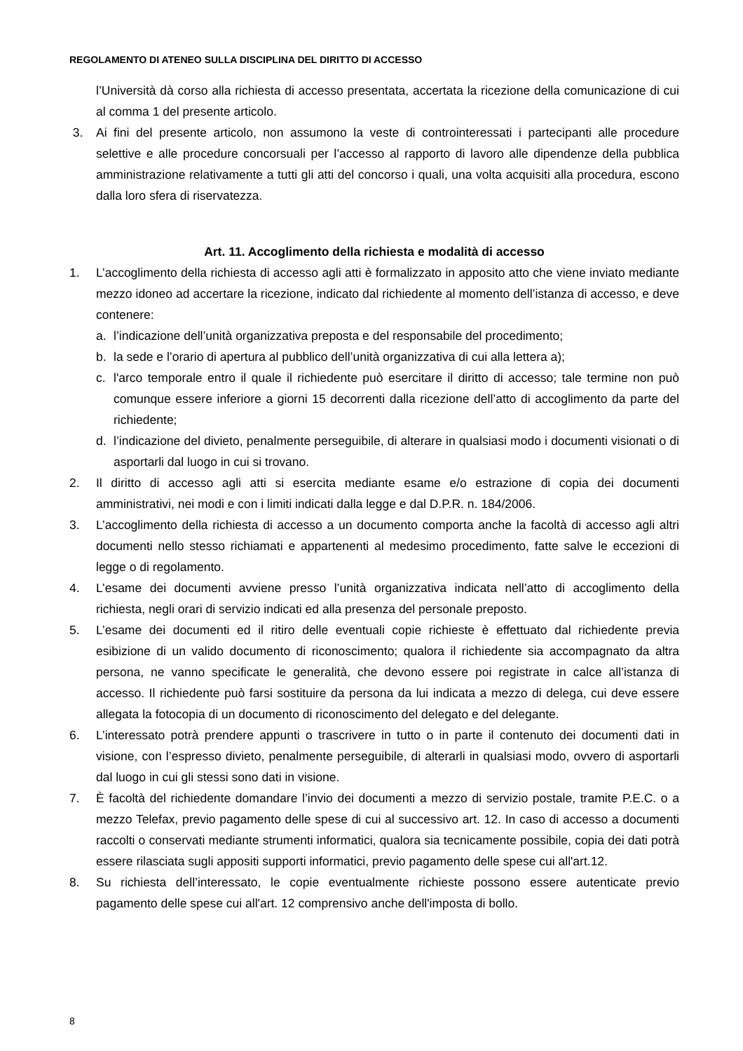REGOLAMENTO DI ATENEO SULLA DISCIPLINA DEL DIRITTO DI ACCESSO
l’Università dà corso alla richiesta di accesso presentata, accertata la ricezione della comunicazione di cui al comma 1 del presente articolo.
3. Ai fini del presente articolo, non assumono la veste di controinteressati i partecipanti alle procedure selettive e alle procedure concorsuali per l’accesso al rapporto di lavoro alle dipendenze della pubblica amministrazione relativamente a tutti gli atti del concorso i quali, una volta acquisiti alla procedura, escono dalla loro sfera di riservatezza.
Art. 11. Accoglimento della richiesta e modalità di accesso
1. L’accoglimento della richiesta di accesso agli atti è formalizzato in apposito atto che viene inviato mediante mezzo idoneo ad accertare la ricezione, indicato dal richiedente al momento dell’istanza di accesso, e deve contenere:
a. l’indicazione dell’unità organizzativa preposta e del responsabile del procedimento;
b. la sede e l’orario di apertura al pubblico dell’unità organizzativa di cui alla lettera a);
c. l'arco temporale entro il quale il richiedente può esercitare il diritto di accesso; tale termine non può comunque essere inferiore a giorni 15 decorrenti dalla ricezione dell’atto di accoglimento da parte del richiedente;
d. l’indicazione del divieto, penalmente perseguibile, di alterare in qualsiasi modo i documenti visionati o di asportarli dal luogo in cui si trovano.
2. Il diritto di accesso agli atti si esercita mediante esame e/o estrazione di copia dei documenti amministrativi, nei modi e con i limiti indicati dalla legge e dal D.P.R. n. 184/2006.
3. L’accoglimento della richiesta di accesso a un documento comporta anche la facoltà di accesso agli altri documenti nello stesso richiamati e appartenenti al medesimo procedimento, fatte salve le eccezioni di legge o di regolamento.
4. L’esame dei documenti avviene presso l’unità organizzativa indicata nell’atto di accoglimento della richiesta, negli orari di servizio indicati ed alla presenza del personale preposto.
5. L’esame dei documenti ed il ritiro delle eventuali copie richieste è effettuato dal richiedente previa esibizione di un valido documento di riconoscimento; qualora il richiedente sia accompagnato da altra persona, ne vanno specificate le generalità, che devono essere poi registrate in calce all’istanza di accesso. Il richiedente può farsi sostituire da persona da lui indicata a mezzo di delega, cui deve essere allegata la fotocopia di un documento di riconoscimento del delegato e del delegante.
6. L’interessato potrà prendere appunti o trascrivere in tutto o in parte il contenuto dei documenti dati in visione, con l’espresso divieto, penalmente perseguibile, di alterarli in qualsiasi modo, ovvero di asportarli dal luogo in cui gli stessi sono dati in visione.
7. È facoltà del richiedente domandare l’invio dei documenti a mezzo di servizio postale, tramite P.E.C. o a mezzo Telefax, previo pagamento delle spese di cui al successivo art. 12. In caso di accesso a documenti raccolti o conservati mediante strumenti informatici, qualora sia tecnicamente possibile, copia dei dati potrà essere rilasciata sugli appositi supporti informatici, previo pagamento delle spese cui all'art.12.
8. Su richiesta dell’interessato, le copie eventualmente richieste possono essere autenticate previo pagamento delle spese cui all'art. 12 comprensivo anche dell'imposta di bollo.
8